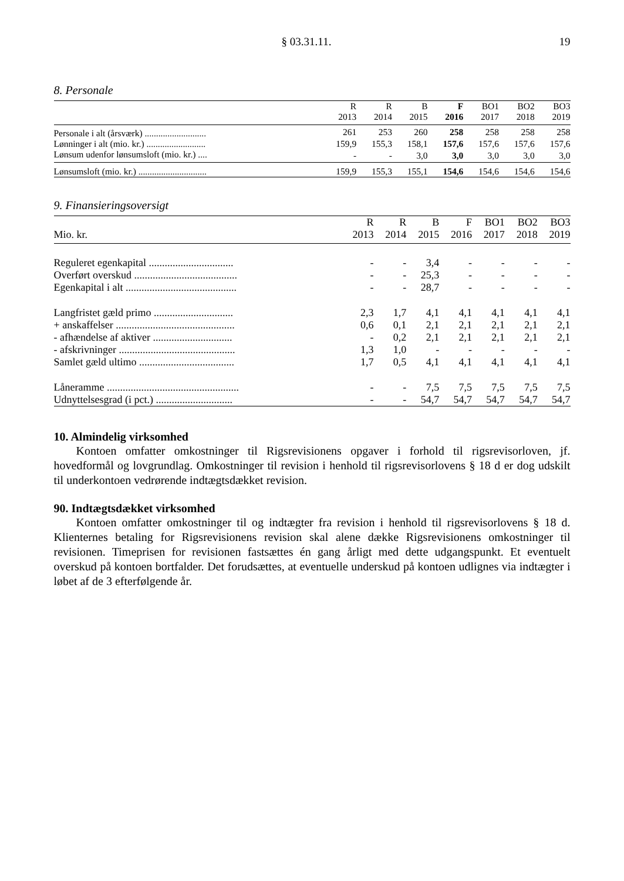§ 03.31.11. 19
8. Personale
| | R 2013 | R 2014 | B 2015 | F 2016 | BO1 2017 | BO2 2018 | BO3 2019 |
| --- | --- | --- | --- | --- | --- | --- | --- |
| Personale i alt (årsværk) ........................... | 261 | 253 | 260 | 258 | 258 | 258 | 258 |
| Lønninger i alt (mio. kr.) .......................... | 159,9 | 155,3 | 158,1 | 157,6 | 157,6 | 157,6 | 157,6 |
| Lønsum udenfor lønsumsloft (mio. kr.) .... | - | - | 3,0 | 3,0 | 3,0 | 3,0 | 3,0 |
| Lønsumsloft (mio. kr.) .............................. | 159,9 | 155,3 | 155,1 | 154,6 | 154,6 | 154,6 | 154,6 |
9. Finansieringsoversigt
| Mio. kr. | R 2013 | R 2014 | B 2015 | F 2016 | BO1 2017 | BO2 2018 | BO3 2019 |
| --- | --- | --- | --- | --- | --- | --- | --- |
| Reguleret egenkapital ................................ | - | - | 3,4 | - | - | - | - |
| Overført overskud ....................................... | - | - | 25,3 | - | - | - | - |
| Egenkapital i alt .......................................... | - | - | 28,7 | - | - | - | - |
| Langfristet gæld primo .............................. | 2,3 | 1,7 | 4,1 | 4,1 | 4,1 | 4,1 | 4,1 |
| + anskaffelser ............................................. | 0,6 | 0,1 | 2,1 | 2,1 | 2,1 | 2,1 | 2,1 |
| - afhændelse af aktiver .............................. | - | 0,2 | 2,1 | 2,1 | 2,1 | 2,1 | 2,1 |
| - afskrivninger ............................................ | 1,3 | 1,0 | - | - | - | - | - |
| Samlet gæld ultimo .................................... | 1,7 | 0,5 | 4,1 | 4,1 | 4,1 | 4,1 | 4,1 |
| Låneramme .................................................. | - | - | 7,5 | 7,5 | 7,5 | 7,5 | 7,5 |
| Udnyttelsesgrad (i pct.) ............................. | - | - | 54,7 | 54,7 | 54,7 | 54,7 | 54,7 |
10. Almindelig virksomhed
Kontoen omfatter omkostninger til Rigsrevisionens opgaver i forhold til rigsrevisorloven, jf. hovedformål og lovgrundlag. Omkostninger til revision i henhold til rigsrevisorlovens § 18 d er dog udskilt til underkontoen vedrørende indtægtsdækket revision.
90. Indtægtsdækket virksomhed
Kontoen omfatter omkostninger til og indtægter fra revision i henhold til rigsrevisorlovens § 18 d. Klienternes betaling for Rigsrevisionens revision skal alene dække Rigsrevisionens omkostninger til revisionen. Timeprisen for revisionen fastsættes én gang årligt med dette udgangspunkt. Et eventuelt overskud på kontoen bortfalder. Det forudsættes, at eventuelle underskud på kontoen udlignes via indtægter i løbet af de 3 efterfølgende år.